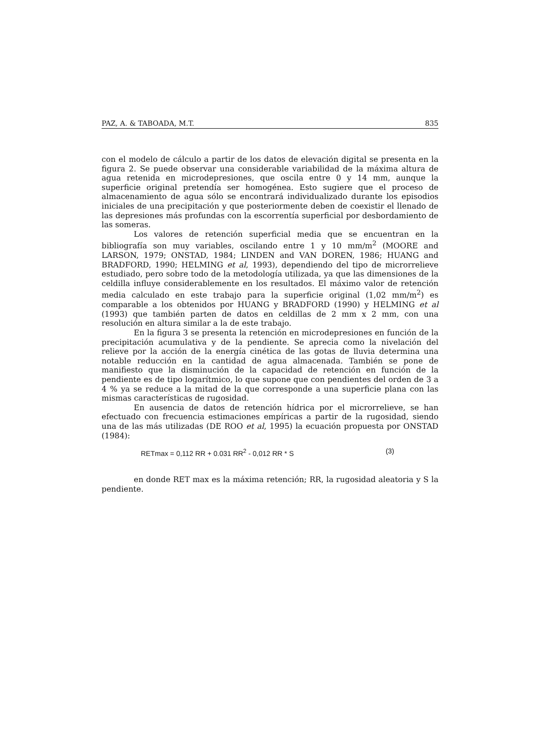PAZ, A. & TABOADA, M.T. 835
con el modelo de cálculo a partir de los datos de elevación digital se presenta en la figura 2. Se puede observar una considerable variabilidad de la máxima altura de agua retenida en microdepresiones, que oscila entre 0 y 14 mm, aunque la superficie original pretendía ser homogénea. Esto sugiere que el proceso de almacenamiento de agua sólo se encontrará individualizado durante los episodios iniciales de una precipitación y que posteriormente deben de coexistir el llenado de las depresiones más profundas con la escorrentía superficial por desbordamiento de las someras.
Los valores de retención superficial media que se encuentran en la bibliografía son muy variables, oscilando entre 1 y 10 mm/m<sup>2</sup> (MOORE and LARSON, 1979; ONSTAD, 1984; LINDEN and VAN DOREN, 1986; HUANG and BRADFORD, 1990; HELMING et al, 1993), dependiendo del tipo de microrrelieve estudiado, pero sobre todo de la metodología utilizada, ya que las dimensiones de la celdilla influye considerablemente en los resultados. El máximo valor de retención media calculado en este trabajo para la superficie original (1,02 mm/m<sup>2</sup>) es comparable a los obtenidos por HUANG y BRADFORD (1990) y HELMING et al (1993) que también parten de datos en celdillas de 2 mm x 2 mm, con una resolución en altura similar a la de este trabajo.
En la figura 3 se presenta la retención en microdepresiones en función de la precipitación acumulativa y de la pendiente. Se aprecia como la nivelación del relieve por la acción de la energía cinética de las gotas de lluvia determina una notable reducción en la cantidad de agua almacenada. También se pone de manifiesto que la disminución de la capacidad de retención en función de la pendiente es de tipo logarítmico, lo que supone que con pendientes del orden de 3 a 4 % ya se reduce a la mitad de la que corresponde a una superficie plana con las mismas características de rugosidad.
En ausencia de datos de retención hídrica por el microrrelieve, se han efectuado con frecuencia estimaciones empíricas a partir de la rugosidad, siendo una de las más utilizadas (DE ROO et al, 1995) la ecuación propuesta por ONSTAD (1984):
RETmax = 0,112 RR + 0.031 RR<sup>2</sup> - 0,012 RR * S (3)
en donde RET max es la máxima retención; RR, la rugosidad aleatoria y S la pendiente.